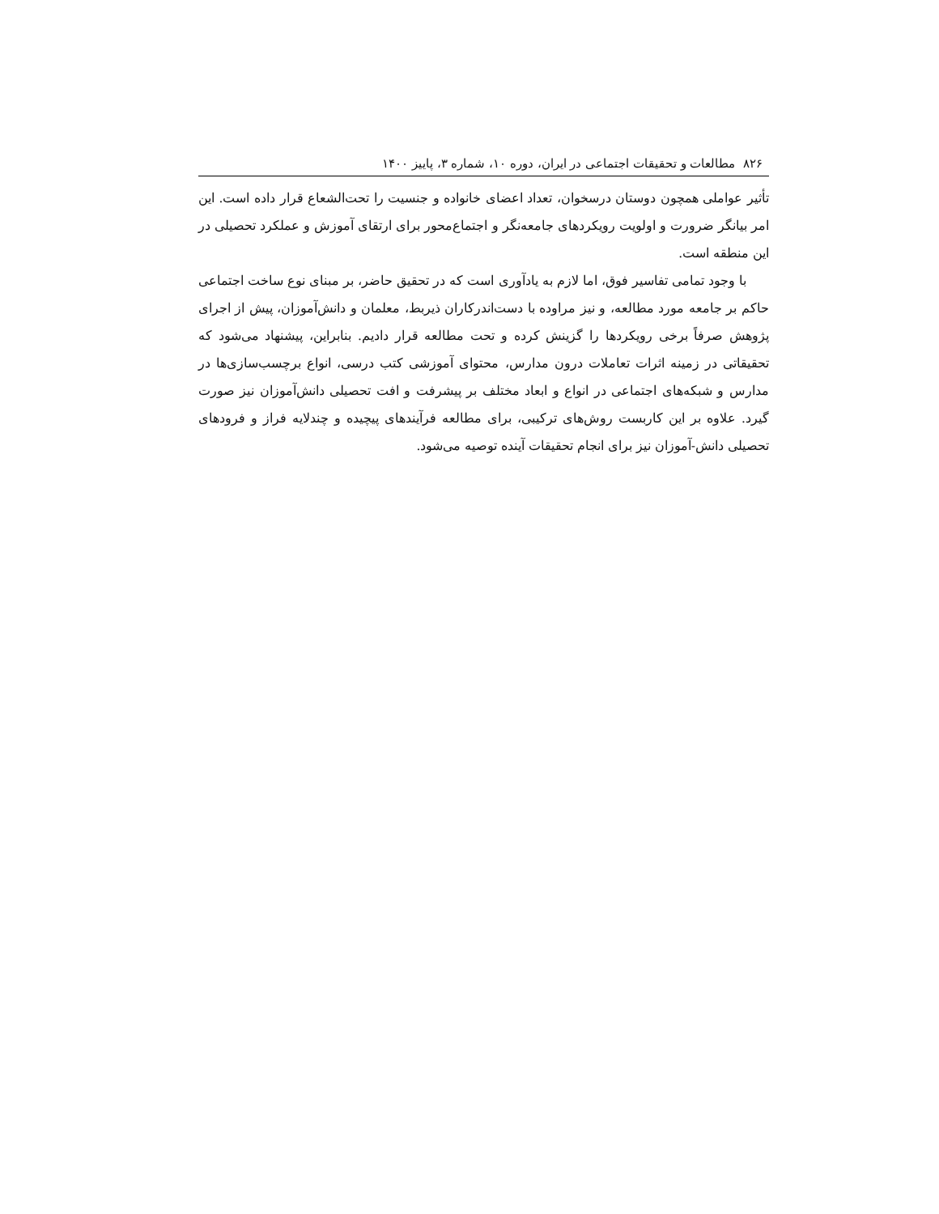۸۲۶ مطالعات و تحقیقات اجتماعی در ایران، دوره ۱۰، شماره ۳، پاییز ۱۴۰۰
تأثیر عواملی همچون دوستان درسخوان، تعداد اعضای خانواده و جنسیت را تحت‌الشعاع قرار داده است. این امر بیانگر ضرورت و اولویت رویکردهای جامعه‌نگر و اجتماع‌محور برای ارتقای آموزش و عملکرد تحصیلی در این منطقه است.
با وجود تمامی تفاسیر فوق، اما لازم به یادآوری است که در تحقیق حاضر، بر مبنای نوع ساخت اجتماعی حاکم بر جامعه مورد مطالعه، و نیز مراوده با دست‌اندرکاران ذیربط، معلمان و دانش‌آموزان، پیش از اجرای پژوهش صرفاً برخی رویکردها را گزینش کرده و تحت مطالعه قرار دادیم. بنابراین، پیشنهاد می‌شود که تحقیقاتی در زمینه اثرات تعاملات درون مدارس، محتوای آموزشی کتب درسی، انواع برچسب‌سازی‌ها در مدارس و شبکه‌های اجتماعی در انواع و ابعاد مختلف بر پیشرفت و افت تحصیلی دانش‌آموزان نیز صورت گیرد. علاوه بر این کاربست روش‌های ترکیبی، برای مطالعه فرآیندهای پیچیده و چندلایه فراز و فرودهای تحصیلی دانش-آموزان نیز برای انجام تحقیقات آینده توصیه می‌شود.